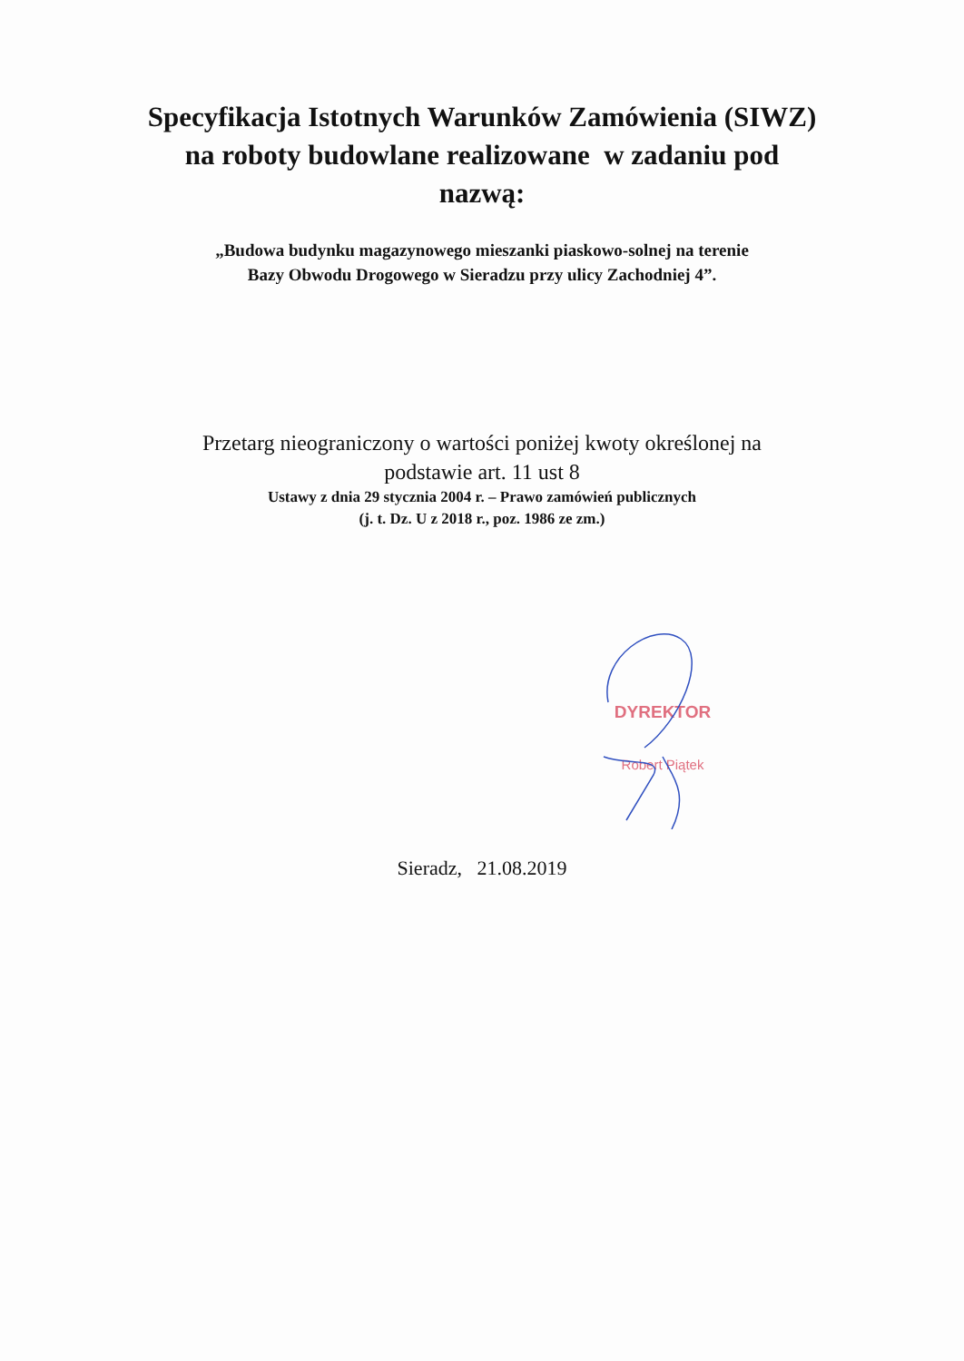Specyfikacja Istotnych Warunków Zamówienia (SIWZ)
na roboty budowlane realizowane w zadaniu pod
nazwą:
„Budowa budynku magazynowego mieszanki piaskowo-solnej na terenie
Bazy Obwodu Drogowego w Sieradzu przy ulicy Zachodniej 4”.
Przetarg nieograniczony o wartości poniżej kwoty określonej na
podstawie art. 11 ust 8
Ustawy z dnia 29 stycznia 2004 r. – Prawo zamówień publicznych
(j. t. Dz. U z 2018 r., poz. 1986 ze zm.)
DYREKTOR
Robert Piątek
Sieradz, 21.08.2019